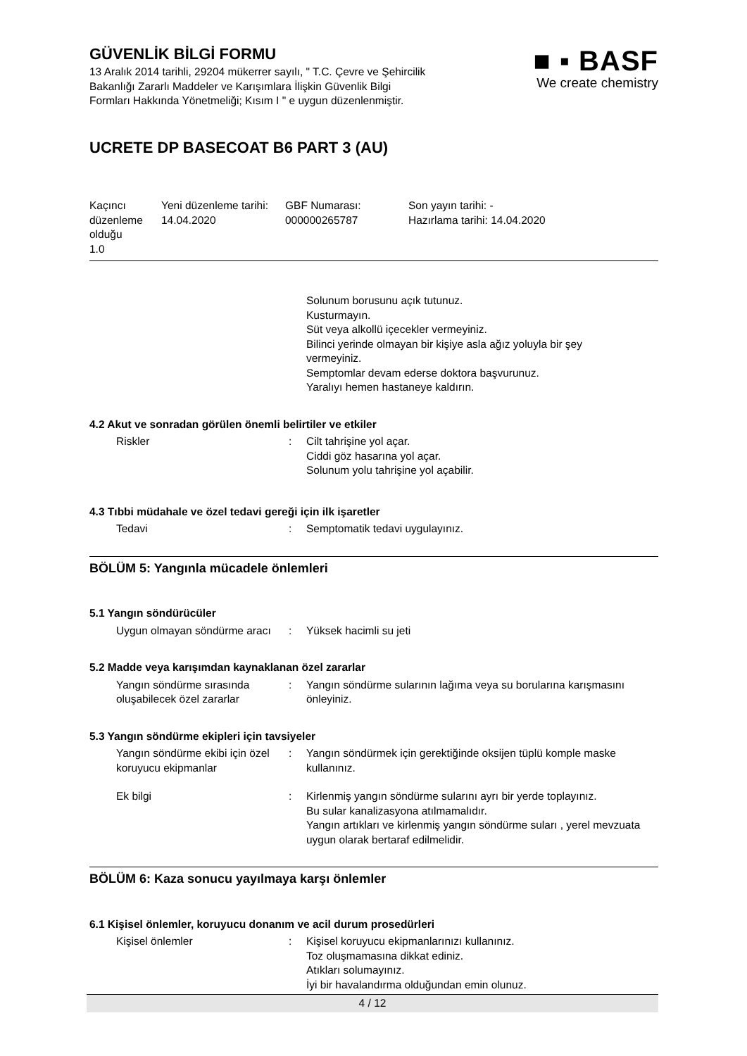GÜVENLİK BİLGİ FORMU
13 Aralık 2014 tarihli, 29204 mükerrer sayılı, " T.C. Çevre ve Şehircilik
Bakanlığı Zararlı Maddeler ve Karışımlara İlişkin Güvenlik Bilgi
Formları Hakkında Yönetmeliği; Kısım I " e uygun düzenlenmiştir.
■ ▪ BASF
We create chemistry
UCRETE DP BASECOAT B6 PART 3 (AU)
Kaçıncı düzenleme olduğu
1.0
Yeni düzenleme tarihi:
14.04.2020
GBF Numarası:
000000265787
Son yayın tarihi: -
Hazırlama tarihi: 14.04.2020
Solunum borusunu açık tutunuz.
Kusturmayın.
Süt veya alkollü içecekler vermeyiniz.
Bilinci yerinde olmayan bir kişiye asla ağız yoluyla bir şey vermeyiniz.
Semptomlar devam ederse doktora başvurunuz.
Yaralıyı hemen hastaneye kaldırın.
4.2 Akut ve sonradan görülen önemli belirtiler ve etkiler
Riskler : Cilt tahrişine yol açar.
Ciddi göz hasarına yol açar.
Solunum yolu tahrişine yol açabilir.
4.3 Tıbbi müdahale ve özel tedavi gereği için ilk işaretler
Tedavi : Semptomatik tedavi uygulayınız.
BÖLÜM 5: Yangınla mücadele önlemleri
5.1 Yangın söndürücüler
Uygun olmayan söndürme aracı
: Yüksek hacimli su jeti
5.2 Madde veya karışımdan kaynaklanan özel zararlar
Yangın söndürme sırasında oluşabilecek özel zararlar
: Yangın söndürme sularının lağıma veya su borularına karışmasını önleyiniz.
5.3 Yangın söndürme ekipleri için tavsiyeler
Yangın söndürme ekibi için özel koruyucu ekipmanlar
: Yangın söndürmek için gerektiğinde oksijen tüplü komple maske kullanınız.
Ek bilgi : Kirlenmiş yangın söndürme sularını ayrı bir yerde toplayınız.
Bu sular kanalizasyona atılmamalıdır.
Yangın artıkları ve kirlenmiş yangın söndürme suları , yerel mevzuata uygun olarak bertaraf edilmelidir.
BÖLÜM 6: Kaza sonucu yayılmaya karşı önlemler
6.1 Kişisel önlemler, koruyucu donanım ve acil durum prosedürleri
Kişisel önlemler : Kişisel koruyucu ekipmanlarınızı kullanınız.
Toz oluşmamasına dikkat ediniz.
Atıkları solumayınız.
İyi bir havalandırma olduğundan emin olunuz.
4 / 12